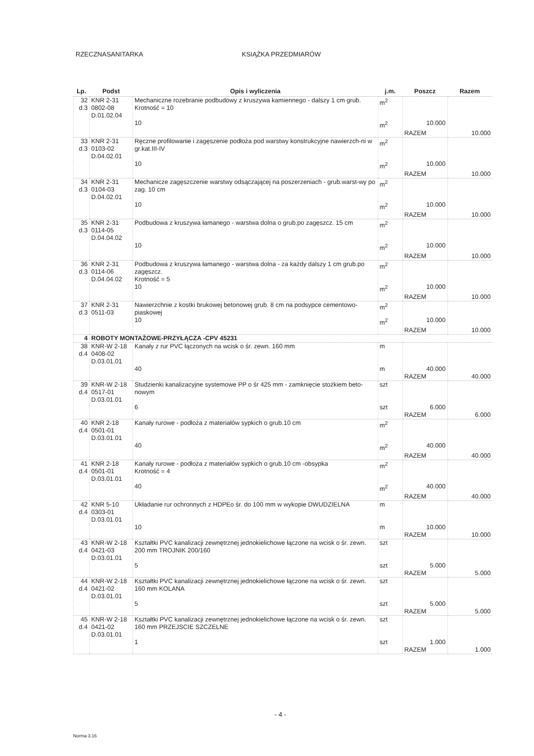RZECZNASANITARKA KSIĄŻKA PRZEDMIARÓW
| Lp. | Podst | Opis i wyliczenia | j.m. | Poszcz | Razem |
| --- | --- | --- | --- | --- | --- |
| 32 d.3 | KNR 2-31 0802-08 D.01.02.04 | Mechaniczne rozebranie podbudowy z kruszywa kamiennego - dalszy 1 cm grub. Krotność = 10 | m<sup>2</sup> | | |
| | | 10 | m<sup>2</sup> | 10.000 | |
| | | | | RAZEM | 10.000 |
| 33 d.3 | KNR 2-31 0103-02 D.04.02.01 | Ręczne profilowanie i zagęszenie podłoża pod warstwy konstrukcyjne nawierzch-ni w gr.kat.III-IV | m<sup>2</sup> | | |
| | | 10 | m<sup>2</sup> | 10.000 | |
| | | | | RAZEM | 10.000 |
| 34 d.3 | KNR 2-31 0104-03 D.04.02.01 | Mechanicze zagęszczenie warstwy odsączającej na poszerzeniach - grub.warst-wy po zag. 10 cm | m<sup>2</sup> | | |
| | | 10 | m<sup>2</sup> | 10.000 | |
| | | | | RAZEM | 10.000 |
| 35 d.3 | KNR 2-31 0114-05 D.04.04.02 | Podbudowa z kruszywa łamanego - warstwa dolna o grub.po zagęszcz. 15 cm | m<sup>2</sup> | | |
| | | 10 | m<sup>2</sup> | 10.000 | |
| | | | | RAZEM | 10.000 |
| 36 d.3 | KNR 2-31 0114-06 D.04.04.02 | Podbudowa z kruszywa łamanego - warstwa dolna - za każdy dalszy 1 cm grub.po zagęszcz. Krotność = 5 | m<sup>2</sup> | | |
| | | 10 | m<sup>2</sup> | 10.000 | |
| | | | | RAZEM | 10.000 |
| 37 d.3 | KNR 2-31 0511-03 | Nawierzchnie z kostki brukowej betonowej grub. 8 cm na podsypce cementowo-piaskowej | m<sup>2</sup> | | |
| | | 10 | m<sup>2</sup> | 10.000 | |
| | | | | RAZEM | 10.000 |
| 4 | ROBOTY MONTAŻOWE-PRZYŁĄCZA -CPV 45231 | | | | |
| 38 d.4 | KNR-W 2-18 0408-02 D.03.01.01 | Kanały z rur PVC łączonych na wcisk o śr. zewn. 160 mm | m | | |
| | | 40 | m | 40.000 | |
| | | | | RAZEM | 40.000 |
| 39 d.4 | KNR-W 2-18 0517-01 D.03.01.01 | Studzienki kanalizacyjne systemowe PP o śr 425 mm - zamknięcie stożkiem beto-nowym | szt | | |
| | | 6 | szt | 6.000 | |
| | | | | RAZEM | 6.000 |
| 40 d.4 | KNR 2-18 0501-01 D.03.01.01 | Kanały rurowe - podłoża z materiałów sypkich o grub.10 cm | m<sup>2</sup> | | |
| | | 40 | m<sup>2</sup> | 40.000 | |
| | | | | RAZEM | 40.000 |
| 41 d.4 | KNR 2-18 0501-01 D.03.01.01 | Kanały rurowe - podłoża z materiałów sypkich o grub.10 cm -obsypka Krotność = 4 | m<sup>2</sup> | | |
| | | 40 | m<sup>2</sup> | 40.000 | |
| | | | | RAZEM | 40.000 |
| 42 d.4 | KNR 5-10 0303-01 D.03.01.01 | Układanie rur ochronnych z HDPEo śr. do 100 mm w wykopie DWUDZIELNA | m | | |
| | | 10 | m | 10.000 | |
| | | | | RAZEM | 10.000 |
| 43 d.4 | KNR-W 2-18 0421-03 D.03.01.01 | Kształtki PVC kanalizacji zewnętrznej jednokielichowe łączone na wcisk o śr. zewn. 200 mm TROJNIK 200/160 | szt | | |
| | | 5 | szt | 5.000 | |
| | | | | RAZEM | 5.000 |
| 44 d.4 | KNR-W 2-18 0421-02 D.03.01.01 | Kształtki PVC kanalizacji zewnętrznej jednokielichowe łączone na wcisk o śr. zewn. 160 mm KOLANA | szt | | |
| | | 5 | szt | 5.000 | |
| | | | | RAZEM | 5.000 |
| 45 d.4 | KNR-W 2-18 0421-02 D.03.01.01 | Kształtki PVC kanalizacji zewnętrznej jednokielichowe łączone na wcisk o śr. zewn. 160 mm PRZEJSCIE SZCZELNE | szt | | |
| | | 1 | szt | 1.000 | |
| | | | | RAZEM | 1.000 |
- 4 -
Norma 3.16